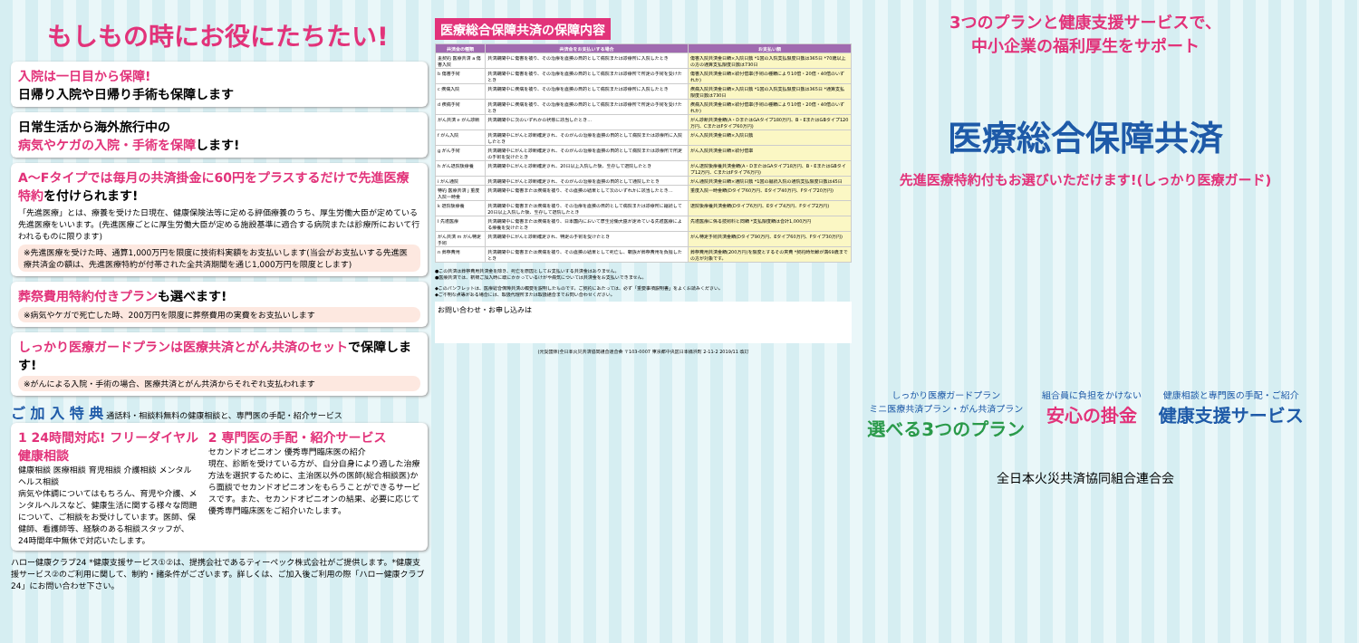もしもの時にお役にたちたい!
入院は一日目から保障!
日帰り入院や日帰り手術も保障します
日常生活から海外旅行中の
病気やケガの入院・手術を保障します!
A～Fタイプでは毎月の共済掛金に60円をプラスするだけで先進医療特約を付けられます!
「先進医療」とは、療養を受けた日現在、健康保険法等に定める評価療養のうち、厚生労働大臣が定めている先進医療をいいます。(先進医療ごとに厚生労働大臣が定める施設基準に適合する病院または診療所において行われるものに限ります)
※先進医療を受けた時、通算1,000万円を限度に技術料実額をお支払いします(当会がお支払いする先進医療共済金の額は、先進医療特約が付帯された全共済期間を通じ1,000万円を限度とします)
葬祭費用特約付きプランも選べます!
※病気やケガで死亡した時、200万円を限度に葬祭費用の実費をお支払いします
しっかり医療ガードプランは医療共済とがん共済のセットで保障します!
※がんによる入院・手術の場合、医療共済とがん共済からそれぞれ支払われます
ご 加 入 特 典 通話料・相談料無料の健康相談と、専門医の手配・紹介サービス
1 24時間対応! フリーダイヤル健康相談
健康相談 医療相談 育児相談 介護相談 メンタルヘルス相談
病気や体調についてはもちろん、育児や介護、メンタルヘルスなど、健康生活に関する様々な問題について、ご相談をお受けしています。医師、保健師、看護師等、経験のある相談スタッフが、24時間年中無休で対応いたします。
2 専門医の手配・紹介サービス
セカンドオピニオン 優秀専門臨床医の紹介
現在、診断を受けている方が、自分自身により適した治療方法を選択するために、主治医以外の医師(総合相談医)から面談でセカンドオピニオンをもらうことができるサービスです。また、セカンドオピニオンの結果、必要に応じて優秀専門臨床医をご紹介いたします。
ハロー健康クラブ24 *健康支援サービス①②は、提携会社であるティーペック株式会社がご提供します。*健康支援サービス②のご利用に関して、制約・諸条件がございます。詳しくは、ご加入後ご利用の際「ハロー健康クラブ24」にお問い合わせ下さい。
医療総合保障共済の保障内容
| 共済金の種類 | 共済金をお支払いする場合 | お支払い額 |
| --- | --- | --- |
| 主契約 医療共済 a 傷害入院 | 共済期間中に傷害を被り、その治療を直接の目的として病院または診療所に入院したとき | 傷害入院共済金日額×入院日数 *1回の入院支払限度日数は365日 *70歳以上の方の通算支払限度日数は730日 |
| b 傷害手術 | 共済期間中に傷害を被り、その治療を直接の目的として病院または診療所で所定の手術を受けたとき | 傷害入院共済金日額×給付倍率(手術の種類により10倍・20倍・40倍のいずれか) |
| c 疾病入院 | 共済期間中に疾病を被り、その治療を直接の目的として病院または診療所に入院したとき | 疾病入院共済金日額×入院日数 *1回の入院支払限度日数は365日 *通算支払限度日数は730日 |
| d 疾病手術 | 共済期間中に疾病を被り、その治療を直接の目的として病院または診療所で所定の手術を受けたとき | 疾病入院共済金日額×給付倍率(手術の種類により10倍・20倍・40倍のいずれか) |
| がん共済 e がん診断 | 共済期間中に次のいずれかの状態に該当したとき… | がん診断共済金額(A・DまたはGAタイプ180万円、B・EまたはGBタイプ120万円、CまたはFタイプ60万円) |
| f がん入院 | 共済期間中にがんと診断確定され、そのがんの治療を直接の目的として病院または診療所に入院したとき | がん入院共済金日額×入院日数 |
| g がん手術 | 共済期間中にがんと診断確定され、そのがんの治療を直接の目的として病院または診療所で所定の手術を受けたとき | がん入院共済金日額×給付倍率 |
| h がん退院後療養 | 共済期間中にがんと診断確定され、20日以上入院した後、生存して退院したとき | がん退院後療養共済金額(A・DまたはGAタイプ18万円、B・EまたはGBタイプ12万円、CまたはFタイプ6万円) |
| i がん通院 | 共済期間中にがんと診断確定され、そのがんの治療を直接の目的として通院したとき | がん通院共済金日額×通院日数 *1回の継続入院の通院支払限度日数は45日 |
| 特約 医療共済 j 重度入院一時金 | 共済期間中に傷害または疾病を被り、その直接の結果として次のいずれかに該当したとき… | 重度入院一時金額(Dタイプ60万円、Eタイプ40万円、Fタイプ20万円) |
| k 退院後療養 | 共済期間中に傷害または疾病を被り、その治療を直接の目的として病院または診療所に継続して20日以上入院した後、生存して退院したとき | 退院後療養共済金額(Dタイプ6万円、Eタイプ4万円、Fタイプ2万円) |
| l 先進医療 | 共済期間中に傷害または疾病を被り、日本国内において厚生労働大臣が定めている先進医療による療養を受けたとき | 先進医療に係る技術料と同額 *支払限度額は合計1,000万円 |
| がん共済 m がん特定手術 | 共済期間中にがんと診断確定され、特定の手術を受けたとき | がん特定手術共済金額(Dタイプ90万円、Eタイプ60万円、Fタイプ30万円) |
| n 葬祭費用 | 共済期間中に傷害または疾病を被り、その直接の結果として死亡し、親族が葬祭費用を負担したとき | 葬祭費用共済金額(200万円)を限度とするその実費 *契約時年齢が満69歳までの方が対象です。 |
●この共済は葬祭費用共済金を除き、死亡を原因としてお支払いする共済金はありません。
●医療共済では、新規ご加入時に既にかかっているけがや病気については共済金をお支払いできません。
◆このパンフレットは、医療総合保障共済の概要を説明したものです。ご契約にあたっては、必ず「重要事項説明書」をよくお読みください。
◆ご不明な点等がある場合には、取扱代理所または取扱組合までお問い合わせください。
お問い合わせ・お申し込みは
(元受団体)全日本火災共済協同組合連合会 〒103-0007 東京都中央区日本橋浜町 2-11-2 2019/11 改訂
3つのプランと健康支援サービスで、
中小企業の福利厚生をサポート
医療総合保障共済
先進医療特約付もお選びいただけます!(しっかり医療ガード)
しっかり医療ガードプラン
ミニ医療共済プラン・がん共済プラン
選べる3つのプラン
組合員に負担をかけない
安心の掛金
健康相談と専門医の手配・ご紹介
健康支援サービス
全日本火災共済協同組合連合会